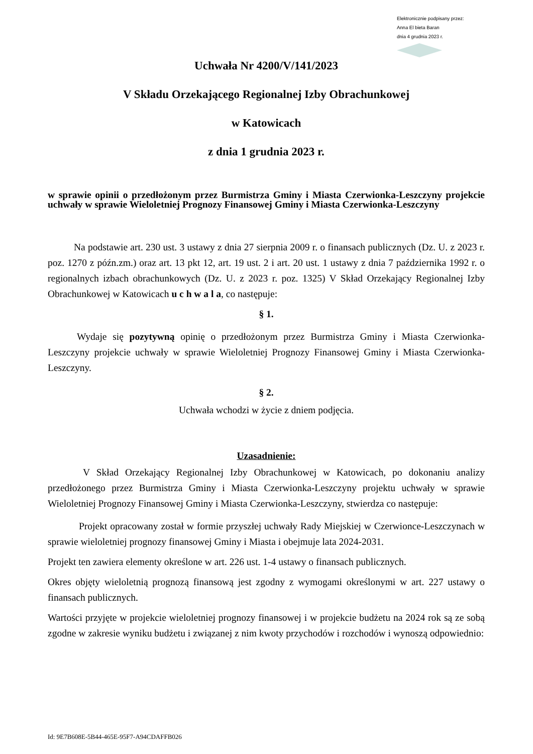Elektronicznie podpisany przez:
Anna El bieta Baran
dnia 4 grudnia 2023 r.
Uchwała Nr 4200/V/141/2023
V Składu Orzekającego Regionalnej Izby Obrachunkowej
w Katowicach
z dnia 1 grudnia 2023 r.
w sprawie opinii o przedłożonym przez Burmistrza Gminy i Miasta Czerwionka-Leszczyny projekcie uchwały w sprawie Wieloletniej Prognozy Finansowej Gminy i Miasta Czerwionka-Leszczyny
Na podstawie art. 230 ust. 3 ustawy z dnia 27 sierpnia 2009 r. o finansach publicznych (Dz. U. z 2023 r. poz. 1270 z późn.zm.) oraz art. 13 pkt 12, art. 19 ust. 2 i art. 20 ust. 1 ustawy z dnia 7 października 1992 r. o regionalnych izbach obrachunkowych (Dz. U. z 2023 r. poz. 1325) V Skład Orzekający Regionalnej Izby Obrachunkowej w Katowicach u c h w a l a, co następuje:
§ 1.
Wydaje się pozytywną opinię o przedłożonym przez Burmistrza Gminy i Miasta Czerwionka-Leszczyny projekcie uchwały w sprawie Wieloletniej Prognozy Finansowej Gminy i Miasta Czerwionka-Leszczyny.
§ 2.
Uchwała wchodzi w życie z dniem podjęcia.
Uzasadnienie:
V Skład Orzekający Regionalnej Izby Obrachunkowej w Katowicach, po dokonaniu analizy przedłożonego przez Burmistrza Gminy i Miasta Czerwionka-Leszczyny projektu uchwały w sprawie Wieloletniej Prognozy Finansowej Gminy i Miasta Czerwionka-Leszczyny, stwierdza co następuje:
Projekt opracowany został w formie przyszłej uchwały Rady Miejskiej w Czerwionce-Leszczynach w sprawie wieloletniej prognozy finansowej Gminy i Miasta i obejmuje lata 2024-2031.
Projekt ten zawiera elementy określone w art. 226 ust. 1-4 ustawy o finansach publicznych.
Okres objęty wieloletnią prognozą finansową jest zgodny z wymogami określonymi w art. 227 ustawy o finansach publicznych.
Wartości przyjęte w projekcie wieloletniej prognozy finansowej i w projekcie budżetu na 2024 rok są ze sobą zgodne w zakresie wyniku budżetu i związanej z nim kwoty przychodów i rozchodów i wynoszą odpowiednio:
Id: 9E7B608E-5B44-465E-95F7-A94CDAFFB026